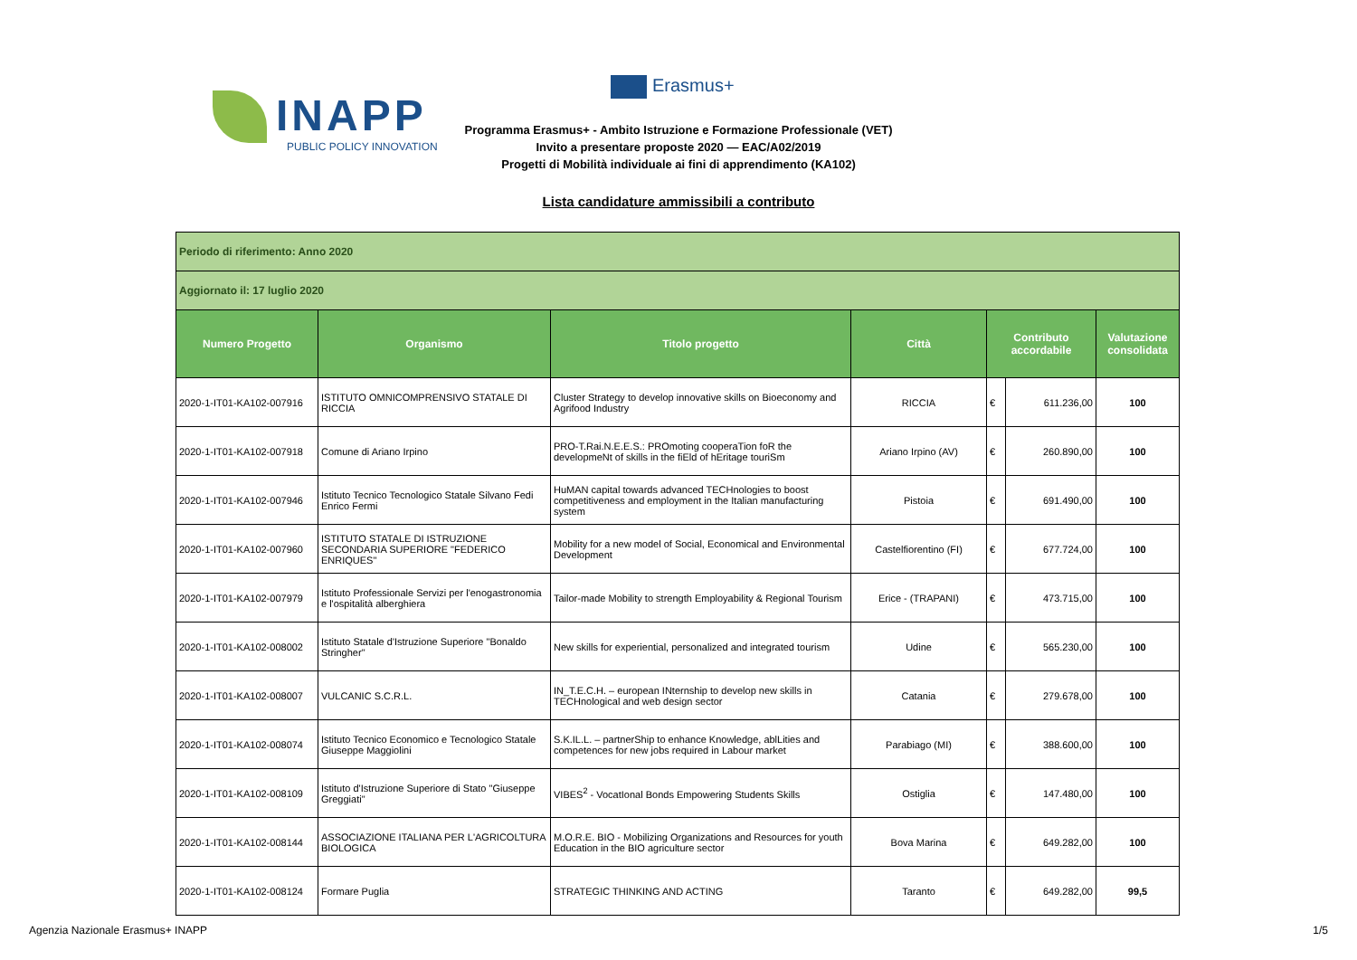INAPP
PUBLIC POLICY INNOVATION
Erasmus+
Programma Erasmus+ - Ambito Istruzione e Formazione Professionale (VET)
Invito a presentare proposte 2020 — EAC/A02/2019
Progetti di Mobilità individuale ai fini di apprendimento (KA102)
Lista candidature ammissibili a contributo
| Periodo di riferimento: Anno 2020 | | | | | | |
| Aggiornato il: 17 luglio 2020 | | | | | | |
| Numero Progetto | Organismo | Titolo progetto | Città | Contributo accordabile | | Valutazione consolidata |
| 2020-1-IT01-KA102-007916 | ISTITUTO OMNICOMPRENSIVO STATALE DI RICCIA | Cluster Strategy to develop innovative skills on Bioeconomy and Agrifood Industry | RICCIA | € | 611.236,00 | 100 |
| 2020-1-IT01-KA102-007918 | Comune di Ariano Irpino | PRO-T.Rai.N.E.E.S.: PROmoting cooperaTion foR the developmeNt of skills in the fiEld of hEritage touriSm | Ariano Irpino (AV) | € | 260.890,00 | 100 |
| 2020-1-IT01-KA102-007946 | Istituto Tecnico Tecnologico Statale Silvano Fedi Enrico Fermi | HuMAN capital towards advanced TECHnologies to boost competitiveness and employment in the Italian manufacturing system | Pistoia | € | 691.490,00 | 100 |
| 2020-1-IT01-KA102-007960 | ISTITUTO STATALE DI ISTRUZIONE SECONDARIA SUPERIORE "FEDERICO ENRIQUES" | Mobility for a new model of Social, Economical and Environmental Development | Castelfiorentino (FI) | € | 677.724,00 | 100 |
| 2020-1-IT01-KA102-007979 | Istituto Professionale Servizi per l'enogastronomia e l'ospitalità alberghiera | Tailor-made Mobility to strength Employability & Regional Tourism | Erice - (TRAPANI) | € | 473.715,00 | 100 |
| 2020-1-IT01-KA102-008002 | Istituto Statale d'Istruzione Superiore "Bonaldo Stringher" | New skills for experiential, personalized and integrated tourism | Udine | € | 565.230,00 | 100 |
| 2020-1-IT01-KA102-008007 | VULCANIC S.C.R.L. | IN_T.E.C.H. – european INternship to develop new skills in TECHnological and web design sector | Catania | € | 279.678,00 | 100 |
| 2020-1-IT01-KA102-008074 | Istituto Tecnico Economico e Tecnologico Statale Giuseppe Maggiolini | S.K.IL.L. – partnerShip to enhance Knowledge, ablLities and competences for new jobs required in Labour market | Parabiago (MI) | € | 388.600,00 | 100 |
| 2020-1-IT01-KA102-008109 | Istituto d'Istruzione Superiore di Stato "Giuseppe Greggiati" | VIBES<sup>2</sup> - VocatIonal Bonds Empowering Students Skills | Ostiglia | € | 147.480,00 | 100 |
| 2020-1-IT01-KA102-008144 | ASSOCIAZIONE ITALIANA PER L'AGRICOLTURA BIOLOGICA | M.O.R.E. BIO - Mobilizing Organizations and Resources for youth Education in the BIO agriculture sector | Bova Marina | € | 649.282,00 | 100 |
| 2020-1-IT01-KA102-008124 | Formare Puglia | STRATEGIC THINKING AND ACTING | Taranto | € | 649.282,00 | 99,5 |
Agenzia Nazionale Erasmus+ INAPP 1/5